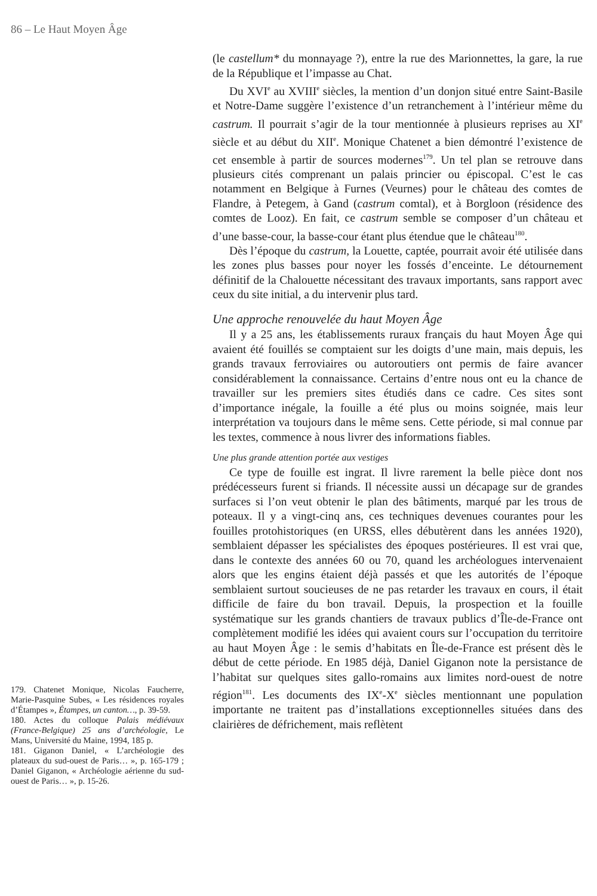86 – Le Haut Moyen Âge
179. Chatenet Monique, Nicolas Faucherre, Marie-Pasquine Subes, « Les résidences royales d’Étampes », Étampes, un canton…, p. 39-59.
180. Actes du colloque Palais médiévaux (France-Belgique) 25 ans d’archéologie, Le Mans, Université du Maine, 1994, 185 p.
181. Giganon Daniel, « L’archéologie des plateaux du sud-ouest de Paris… », p. 165-179 ; Daniel Giganon, « Archéologie aérienne du sud-ouest de Paris… », p. 15-26.
(le castellum* du monnayage ?), entre la rue des Marionnettes, la gare, la rue de la République et l’impasse au Chat.
Du XVI<sup>e</sup> au XVIII<sup>e</sup> siècles, la mention d’un donjon situé entre Saint-Basile et Notre-Dame suggère l’existence d’un retranchement à l’intérieur même du castrum. Il pourrait s’agir de la tour mentionnée à plusieurs reprises au XI<sup>e</sup> siècle et au début du XII<sup>e</sup>. Monique Chatenet a bien démontré l’existence de cet ensemble à partir de sources modernes<sup>179</sup>. Un tel plan se retrouve dans plusieurs cités comprenant un palais princier ou épiscopal. C’est le cas notamment en Belgique à Furnes (Veurnes) pour le château des comtes de Flandre, à Petegem, à Gand (castrum comtal), et à Borgloon (résidence des comtes de Looz). En fait, ce castrum semble se composer d’un château et d’une basse-cour, la basse-cour étant plus étendue que le château<sup>180</sup>.
Dès l’époque du castrum, la Louette, captée, pourrait avoir été utilisée dans les zones plus basses pour noyer les fossés d’enceinte. Le détournement définitif de la Chalouette nécessitant des travaux importants, sans rapport avec ceux du site initial, a du intervenir plus tard.
Une approche renouvelée du haut Moyen Âge
Il y a 25 ans, les établissements ruraux français du haut Moyen Âge qui avaient été fouillés se comptaient sur les doigts d’une main, mais depuis, les grands travaux ferroviaires ou autoroutiers ont permis de faire avancer considérablement la connaissance. Certains d’entre nous ont eu la chance de travailler sur les premiers sites étudiés dans ce cadre. Ces sites sont d’importance inégale, la fouille a été plus ou moins soignée, mais leur interprétation va toujours dans le même sens. Cette période, si mal connue par les textes, commence à nous livrer des informations fiables.
Une plus grande attention portée aux vestiges
Ce type de fouille est ingrat. Il livre rarement la belle pièce dont nos prédécesseurs furent si friands. Il nécessite aussi un décapage sur de grandes surfaces si l’on veut obtenir le plan des bâtiments, marqué par les trous de poteaux. Il y a vingt-cinq ans, ces techniques devenues courantes pour les fouilles protohistoriques (en URSS, elles débutèrent dans les années 1920), semblaient dépasser les spécialistes des époques postérieures. Il est vrai que, dans le contexte des années 60 ou 70, quand les archéologues intervenaient alors que les engins étaient déjà passés et que les autorités de l’époque semblaient surtout soucieuses de ne pas retarder les travaux en cours, il était difficile de faire du bon travail. Depuis, la prospection et la fouille systématique sur les grands chantiers de travaux publics d’Île-de-France ont complètement modifié les idées qui avaient cours sur l’occupation du territoire au haut Moyen Âge : le semis d’habitats en Île-de-France est présent dès le début de cette période. En 1985 déjà, Daniel Giganon note la persistance de l’habitat sur quelques sites gallo-romains aux limites nord-ouest de notre région<sup>181</sup>. Les documents des IX<sup>e</sup>-X<sup>e</sup> siècles mentionnant une population importante ne traitent pas d’installations exceptionnelles situées dans des clairières de défrichement, mais reflètent